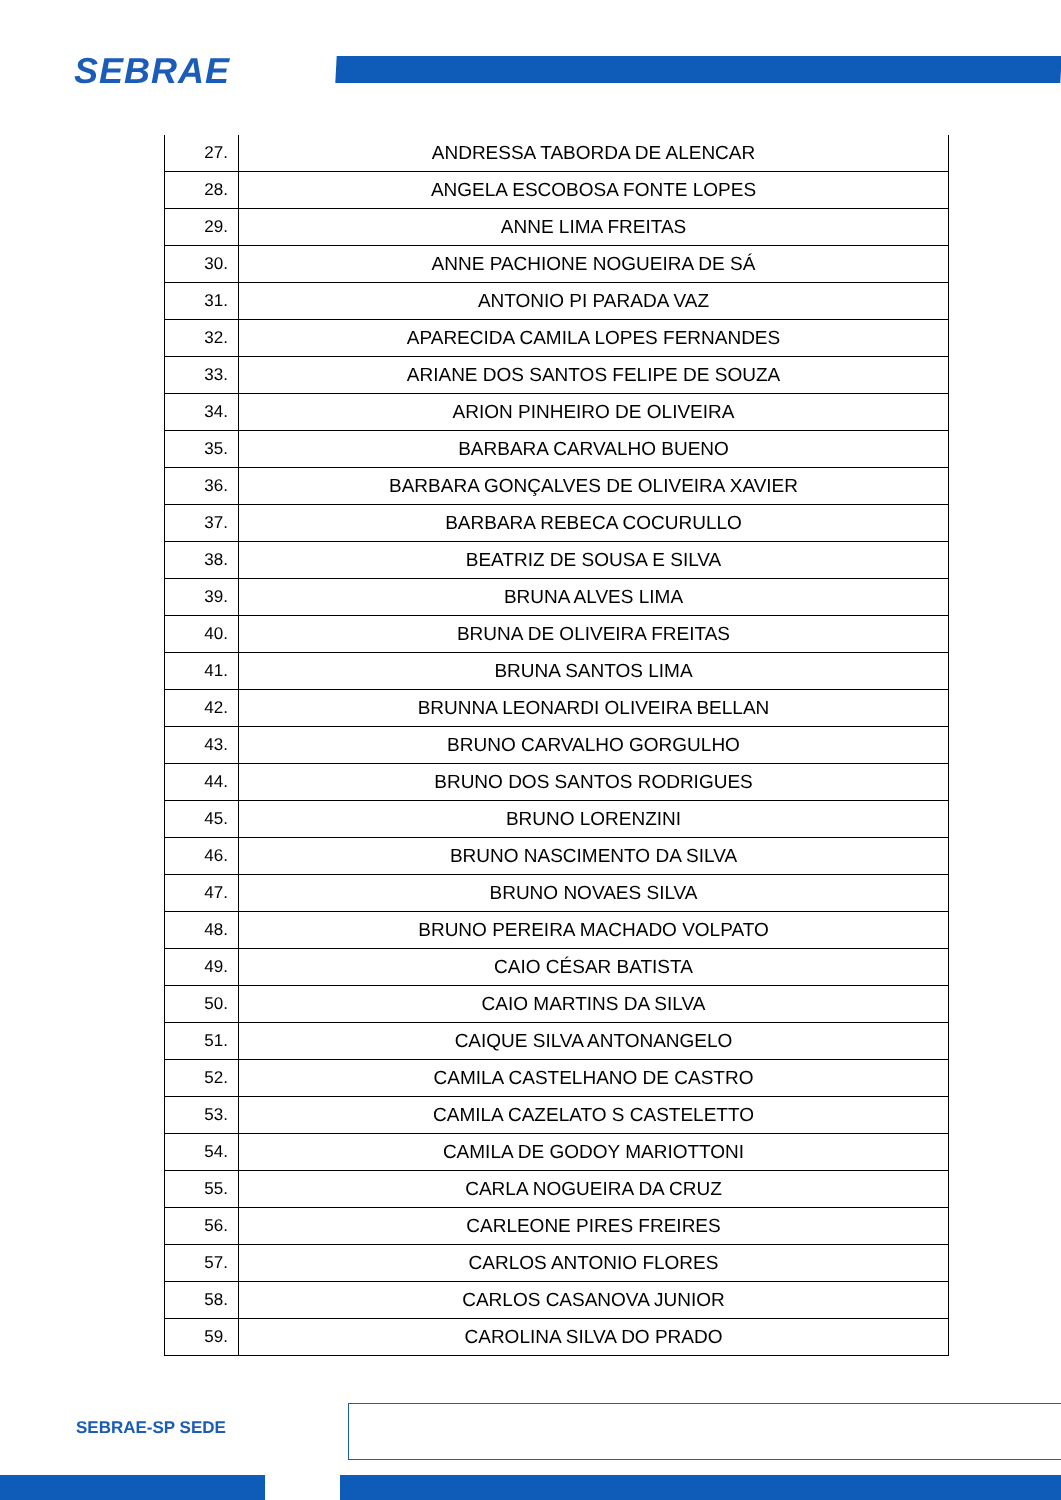SEBRAE
| 27. | ANDRESSA TABORDA DE ALENCAR |
| 28. | ANGELA ESCOBOSA FONTE LOPES |
| 29. | ANNE LIMA FREITAS |
| 30. | ANNE PACHIONE NOGUEIRA DE SÁ |
| 31. | ANTONIO PI PARADA VAZ |
| 32. | APARECIDA CAMILA LOPES FERNANDES |
| 33. | ARIANE DOS SANTOS FELIPE DE SOUZA |
| 34. | ARION PINHEIRO DE OLIVEIRA |
| 35. | BARBARA CARVALHO BUENO |
| 36. | BARBARA GONÇALVES DE OLIVEIRA XAVIER |
| 37. | BARBARA REBECA COCURULLO |
| 38. | BEATRIZ DE SOUSA E SILVA |
| 39. | BRUNA ALVES LIMA |
| 40. | BRUNA DE OLIVEIRA FREITAS |
| 41. | BRUNA SANTOS LIMA |
| 42. | BRUNNA LEONARDI OLIVEIRA BELLAN |
| 43. | BRUNO CARVALHO GORGULHO |
| 44. | BRUNO DOS SANTOS RODRIGUES |
| 45. | BRUNO LORENZINI |
| 46. | BRUNO NASCIMENTO DA SILVA |
| 47. | BRUNO NOVAES SILVA |
| 48. | BRUNO PEREIRA MACHADO VOLPATO |
| 49. | CAIO CÉSAR BATISTA |
| 50. | CAIO MARTINS DA SILVA |
| 51. | CAIQUE SILVA ANTONANGELO |
| 52. | CAMILA CASTELHANO DE CASTRO |
| 53. | CAMILA CAZELATO S CASTELETTO |
| 54. | CAMILA DE GODOY MARIOTTONI |
| 55. | CARLA NOGUEIRA DA CRUZ |
| 56. | CARLEONE PIRES FREIRES |
| 57. | CARLOS ANTONIO FLORES |
| 58. | CARLOS CASANOVA JUNIOR |
| 59. | CAROLINA SILVA DO PRADO |
SEBRAE-SP SEDE